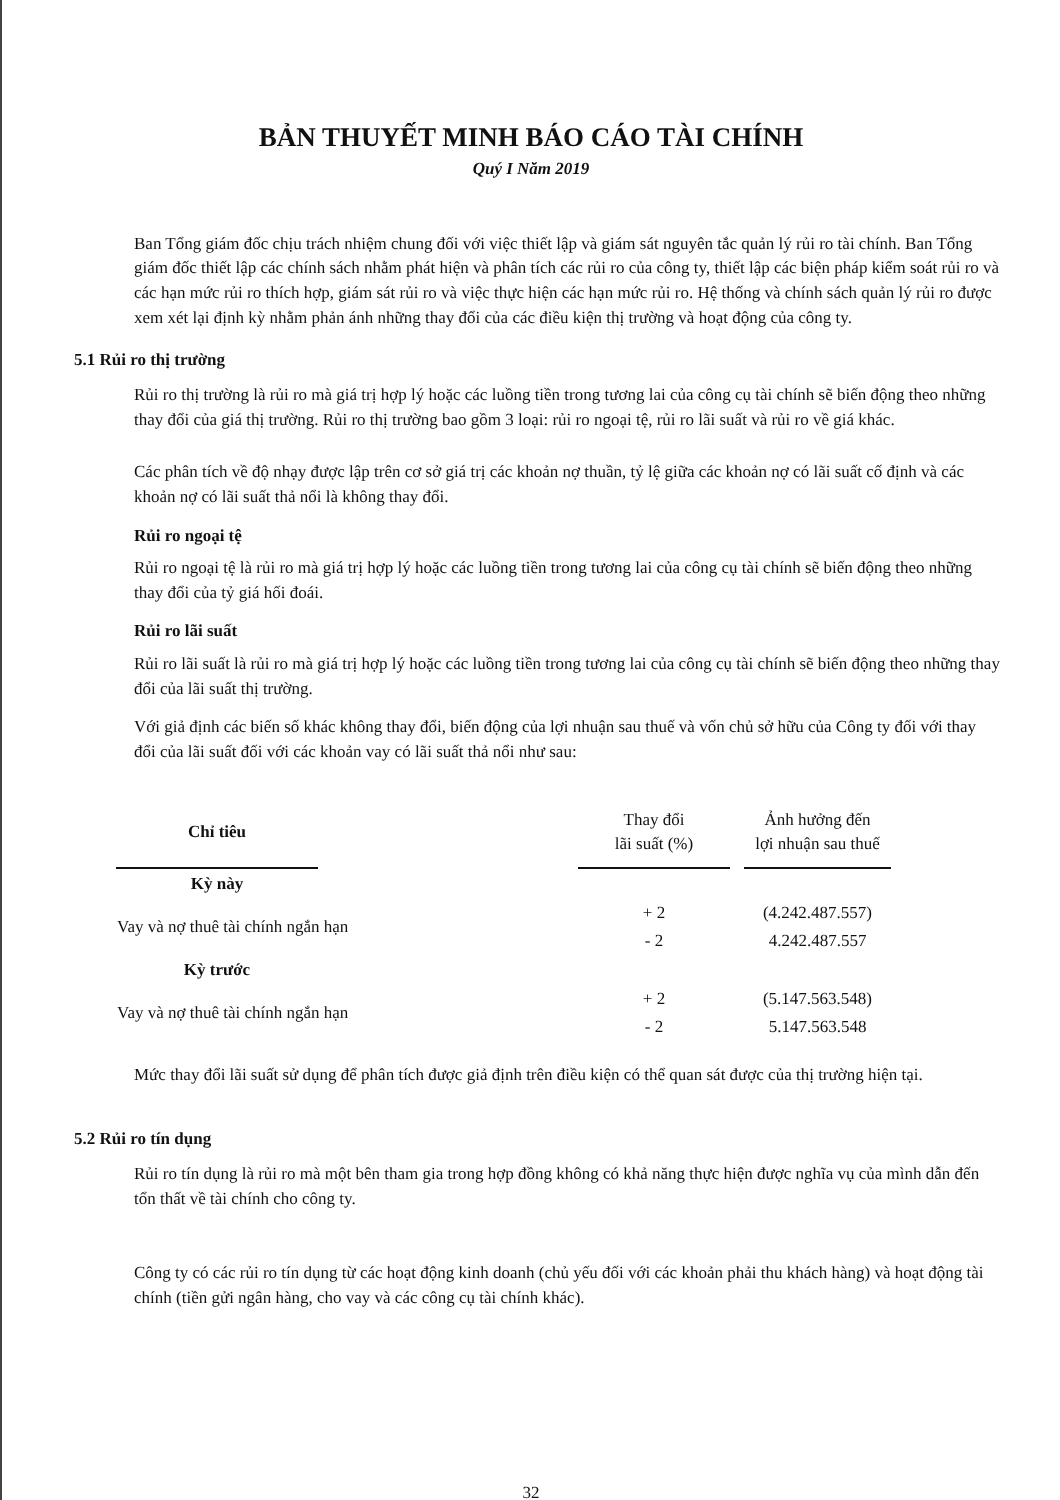BẢN THUYẾT MINH BÁO CÁO TÀI CHÍNH
Quý I Năm 2019
Ban Tổng giám đốc chịu trách nhiệm chung đối với việc thiết lập và giám sát nguyên tắc quản lý rủi ro tài chính. Ban Tổng giám đốc thiết lập các chính sách nhằm phát hiện và phân tích các rủi ro của công ty, thiết lập các biện pháp kiểm soát rủi ro và các hạn mức rủi ro thích hợp, giám sát rủi ro và việc thực hiện các hạn mức rủi ro. Hệ thống và chính sách quản lý rủi ro được xem xét lại định kỳ nhằm phản ánh những thay đổi của các điều kiện thị trường và hoạt động của công ty.
5.1 Rủi ro thị trường
Rủi ro thị trường là rủi ro mà giá trị hợp lý hoặc các luồng tiền trong tương lai của công cụ tài chính sẽ biến động theo những thay đổi của giá thị trường. Rủi ro thị trường bao gồm 3 loại: rủi ro ngoại tệ, rủi ro lãi suất và rủi ro về giá khác.
Các phân tích về độ nhạy được lập trên cơ sở giá trị các khoản nợ thuần, tỷ lệ giữa các khoản nợ có lãi suất cố định và các khoản nợ có lãi suất thả nổi là không thay đổi.
Rủi ro ngoại tệ
Rủi ro ngoại tệ là rủi ro mà giá trị hợp lý hoặc các luồng tiền trong tương lai của công cụ tài chính sẽ biến động theo những thay đổi của tỷ giá hối đoái.
Rủi ro lãi suất
Rủi ro lãi suất là rủi ro mà giá trị hợp lý hoặc các luồng tiền trong tương lai của công cụ tài chính sẽ biến động theo những thay đổi của lãi suất thị trường.
Với giả định các biến số khác không thay đổi, biến động của lợi nhuận sau thuế và vốn chủ sở hữu của Công ty đối với thay đổi của lãi suất đối với các khoản vay có lãi suất thả nổi như sau:
| Chỉ tiêu | | Thay đổi lãi suất (%) | Ảnh hưởng đến lợi nhuận sau thuế |
| --- | --- | --- | --- |
| Kỳ này | | | |
| Vay và nợ thuê tài chính ngắn hạn | | + 2 | (4.242.487.557) |
| | | - 2 | 4.242.487.557 |
| Kỳ trước | | | |
| Vay và nợ thuê tài chính ngắn hạn | | + 2 | (5.147.563.548) |
| | | - 2 | 5.147.563.548 |
Mức thay đổi lãi suất sử dụng để phân tích được giả định trên điều kiện có thể quan sát được của thị trường hiện tại.
5.2 Rủi ro tín dụng
Rủi ro tín dụng là rủi ro mà một bên tham gia trong hợp đồng không có khả năng thực hiện được nghĩa vụ của mình dẫn đến tổn thất về tài chính cho công ty.
Công ty có các rủi ro tín dụng từ các hoạt động kinh doanh (chủ yếu đối với các khoản phải thu khách hàng) và hoạt động tài chính (tiền gửi ngân hàng, cho vay và các công cụ tài chính khác).
32